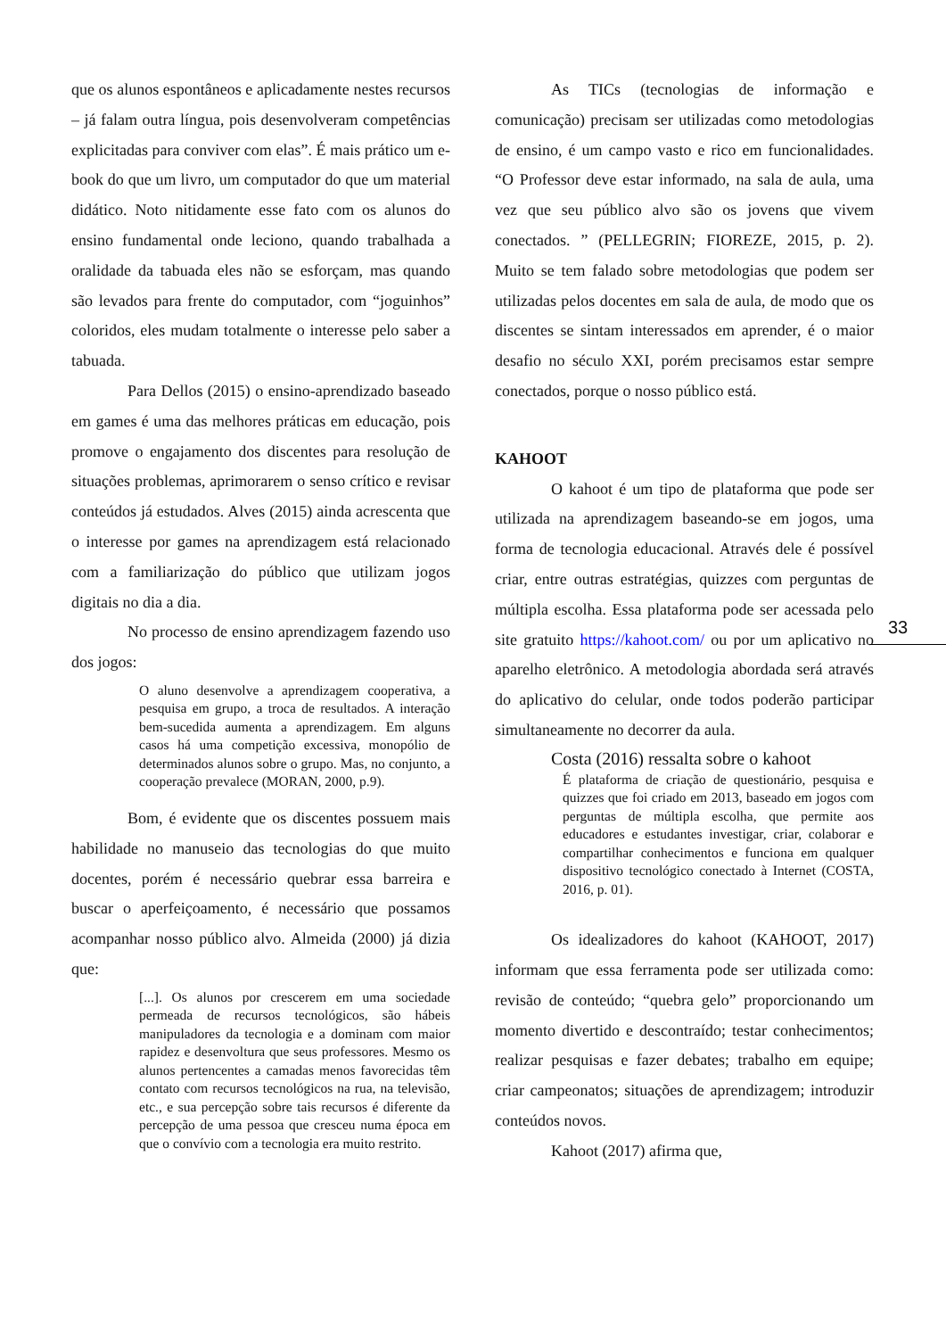que os alunos espontâneos e aplicadamente nestes recursos – já falam outra língua, pois desenvolveram competências explicitadas para conviver com elas”. É mais prático um e-book do que um livro, um computador do que um material didático. Noto nitidamente esse fato com os alunos do ensino fundamental onde leciono, quando trabalhada a oralidade da tabuada eles não se esforçam, mas quando são levados para frente do computador, com “joguinhos” coloridos, eles mudam totalmente o interesse pelo saber a tabuada.
Para Dellos (2015) o ensino-aprendizado baseado em games é uma das melhores práticas em educação, pois promove o engajamento dos discentes para resolução de situações problemas, aprimorarem o senso crítico e revisar conteúdos já estudados. Alves (2015) ainda acrescenta que o interesse por games na aprendizagem está relacionado com a familiarização do público que utilizam jogos digitais no dia a dia.
No processo de ensino aprendizagem fazendo uso dos jogos:
O aluno desenvolve a aprendizagem cooperativa, a pesquisa em grupo, a troca de resultados. A interação bem-sucedida aumenta a aprendizagem. Em alguns casos há uma competição excessiva, monopólio de determinados alunos sobre o grupo. Mas, no conjunto, a cooperação prevalece (MORAN, 2000, p.9).
Bom, é evidente que os discentes possuem mais habilidade no manuseio das tecnologias do que muito docentes, porém é necessário quebrar essa barreira e buscar o aperfeiçoamento, é necessário que possamos acompanhar nosso público alvo. Almeida (2000) já dizia que:
[...]. Os alunos por crescerem em uma sociedade permeada de recursos tecnológicos, são hábeis manipuladores da tecnologia e a dominam com maior rapidez e desenvoltura que seus professores. Mesmo os alunos pertencentes a camadas menos favorecidas têm contato com recursos tecnológicos na rua, na televisão, etc., e sua percepção sobre tais recursos é diferente da percepção de uma pessoa que cresceu numa época em que o convívio com a tecnologia era muito restrito.
As TICs (tecnologias de informação e comunicação) precisam ser utilizadas como metodologias de ensino, é um campo vasto e rico em funcionalidades. “O Professor deve estar informado, na sala de aula, uma vez que seu público alvo são os jovens que vivem conectados. ” (PELLEGRIN; FIOREZE, 2015, p. 2). Muito se tem falado sobre metodologias que podem ser utilizadas pelos docentes em sala de aula, de modo que os discentes se sintam interessados em aprender, é o maior desafio no século XXI, porém precisamos estar sempre conectados, porque o nosso público está.
KAHOOT
O kahoot é um tipo de plataforma que pode ser utilizada na aprendizagem baseando-se em jogos, uma forma de tecnologia educacional. Através dele é possível criar, entre outras estratégias, quizzes com perguntas de múltipla escolha. Essa plataforma pode ser acessada pelo site gratuito https://kahoot.com/ ou por um aplicativo no aparelho eletrônico. A metodologia abordada será através do aplicativo do celular, onde todos poderão participar simultaneamente no decorrer da aula.
Costa (2016) ressalta sobre o kahoot
É plataforma de criação de questionário, pesquisa e quizzes que foi criado em 2013, baseado em jogos com perguntas de múltipla escolha, que permite aos educadores e estudantes investigar, criar, colaborar e compartilhar conhecimentos e funciona em qualquer dispositivo tecnológico conectado à Internet (COSTA, 2016, p. 01).
Os idealizadores do kahoot (KAHOOT, 2017) informam que essa ferramenta pode ser utilizada como: revisão de conteúdo; “quebra gelo” proporcionando um momento divertido e descontraído; testar conhecimentos; realizar pesquisas e fazer debates; trabalho em equipe; criar campeonatos; situações de aprendizagem; introduzir conteúdos novos.
Kahoot (2017) afirma que,
33